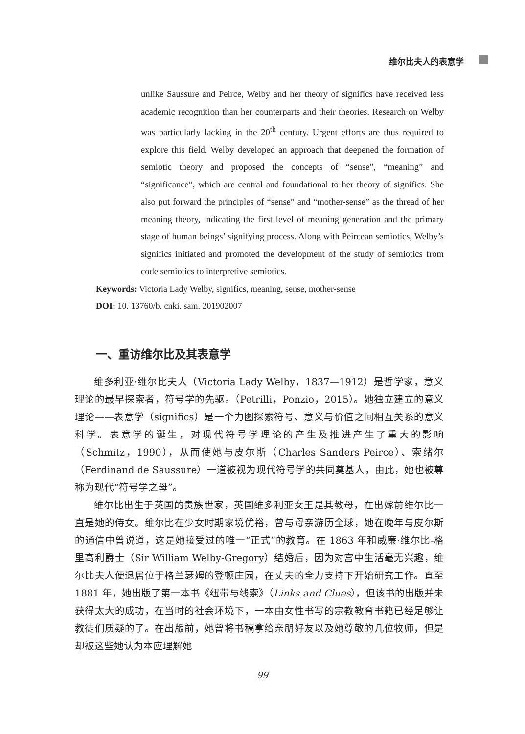维尔比夫人的表意学
unlike Saussure and Peirce, Welby and her theory of significs have received less academic recognition than her counterparts and their theories. Research on Welby was particularly lacking in the 20<sup>th</sup> century. Urgent efforts are thus required to explore this field. Welby developed an approach that deepened the formation of semiotic theory and proposed the concepts of “sense”, “meaning” and “significance”, which are central and foundational to her theory of significs. She also put forward the principles of “sense” and “mother-sense” as the thread of her meaning theory, indicating the first level of meaning generation and the primary stage of human beings’ signifying process. Along with Peircean semiotics, Welby’s significs initiated and promoted the development of the study of semiotics from code semiotics to interpretive semiotics.
Keywords: Victoria Lady Welby, significs, meaning, sense, mother-sense
DOI: 10. 13760/b. cnki. sam. 201902007
一、重访维尔比及其表意学
维多利亚·维尔比夫人（Victoria Lady Welby，1837—1912）是哲学家，意义理论的最早探索者，符号学的先驱。（Petrilli，Ponzio，2015）。她独立建立的意义理论——表意学（significs）是一个力图探索符号、意义与价值之间相互关系的意义科学。表意学的诞生，对现代符号学理论的产生及推进产生了重大的影响（Schmitz，1990），从而使她与皮尔斯（Charles Sanders Peirce）、索绪尔（Ferdinand de Saussure）一道被视为现代符号学的共同奠基人，由此，她也被尊称为现代“符号学之母”。
维尔比出生于英国的贵族世家，英国维多利亚女王是其教母，在出嫁前维尔比一直是她的侍女。维尔比在少女时期家境优裕，曾与母亲游历全球，她在晚年与皮尔斯的通信中曾说道，这是她接受过的唯一“正式”的教育。在 1863 年和威廉·维尔比-格里高利爵士（Sir William Welby-Gregory）结婚后，因为对宫中生活毫无兴趣，维尔比夫人便退居位于格兰瑟姆的登顿庄园，在丈夫的全力支持下开始研究工作。直至 1881 年，她出版了第一本书《纽带与线索》（Links and Clues），但该书的出版并未获得太大的成功，在当时的社会环境下，一本由女性书写的宗教教育书籍已经足够让教徒们质疑的了。在出版前，她曾将书稿拿给亲朋好友以及她尊敬的几位牧师，但是却被这些她认为本应理解她
99